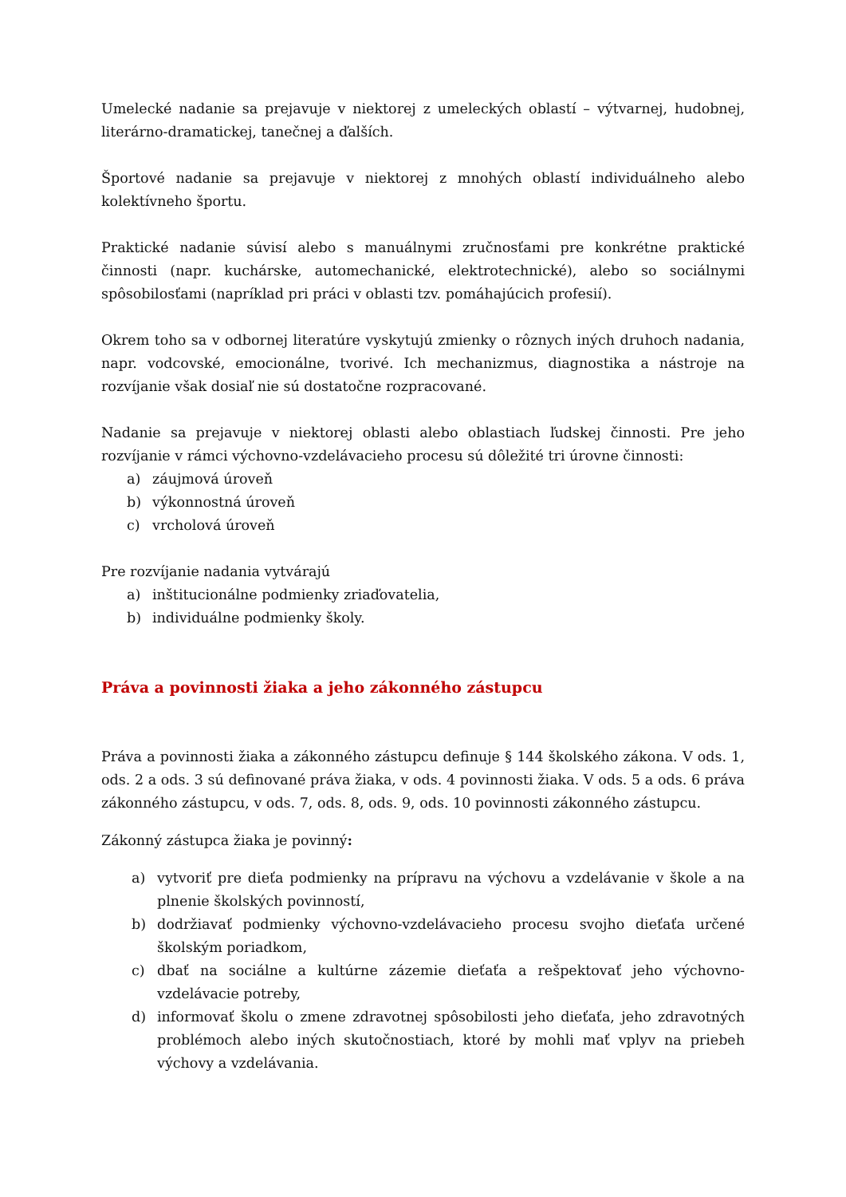Umelecké nadanie sa prejavuje v niektorej z umeleckých oblastí – výtvarnej, hudobnej, literárno-dramatickej, tanečnej a ďalších.
Športové nadanie sa prejavuje v niektorej z mnohých oblastí individuálneho alebo kolektívneho športu.
Praktické nadanie súvisí alebo s manuálnymi zručnosťami pre konkrétne praktické činnosti (napr. kuchárske, automechanické, elektrotechnické), alebo so sociálnymi spôsobilosťami (napríklad pri práci v oblasti tzv. pomáhajúcich profesií).
Okrem toho sa v odbornej literatúre vyskytujú zmienky o rôznych iných druhoch nadania, napr. vodcovské, emocionálne, tvorivé. Ich mechanizmus, diagnostika a nástroje na rozvíjanie však dosiaľ nie sú dostatočne rozpracované.
Nadanie sa prejavuje v niektorej oblasti alebo oblastiach ľudskej činnosti. Pre jeho rozvíjanie v rámci výchovno-vzdelávacieho procesu sú dôležité tri úrovne činnosti:
a) záujmová úroveň
b) výkonnostná úroveň
c) vrcholová úroveň
Pre rozvíjanie nadania vytvárajú
a) inštitucionálne podmienky zriaďovatelia,
b) individuálne podmienky školy.
Práva a povinnosti žiaka a jeho zákonného zástupcu
Práva a povinnosti žiaka a zákonného zástupcu definuje § 144 školského zákona. V ods. 1, ods. 2 a ods. 3 sú definované práva žiaka, v ods. 4 povinnosti žiaka. V ods. 5 a ods. 6 práva zákonného zástupcu, v ods. 7, ods. 8, ods. 9, ods. 10 povinnosti zákonného zástupcu.
Zákonný zástupca žiaka je povinný:
a) vytvoriť pre dieťa podmienky na prípravu na výchovu a vzdelávanie v škole a na plnenie školských povinností,
b) dodržiavať podmienky výchovno-vzdelávacieho procesu svojho dieťaťa určené školským poriadkom,
c) dbať na sociálne a kultúrne zázemie dieťaťa a rešpektovať jeho výchovno-vzdelávacie potreby,
d) informovať školu o zmene zdravotnej spôsobilosti jeho dieťaťa, jeho zdravotných problémoch alebo iných skutočnostiach, ktoré by mohli mať vplyv na priebeh výchovy a vzdelávania.